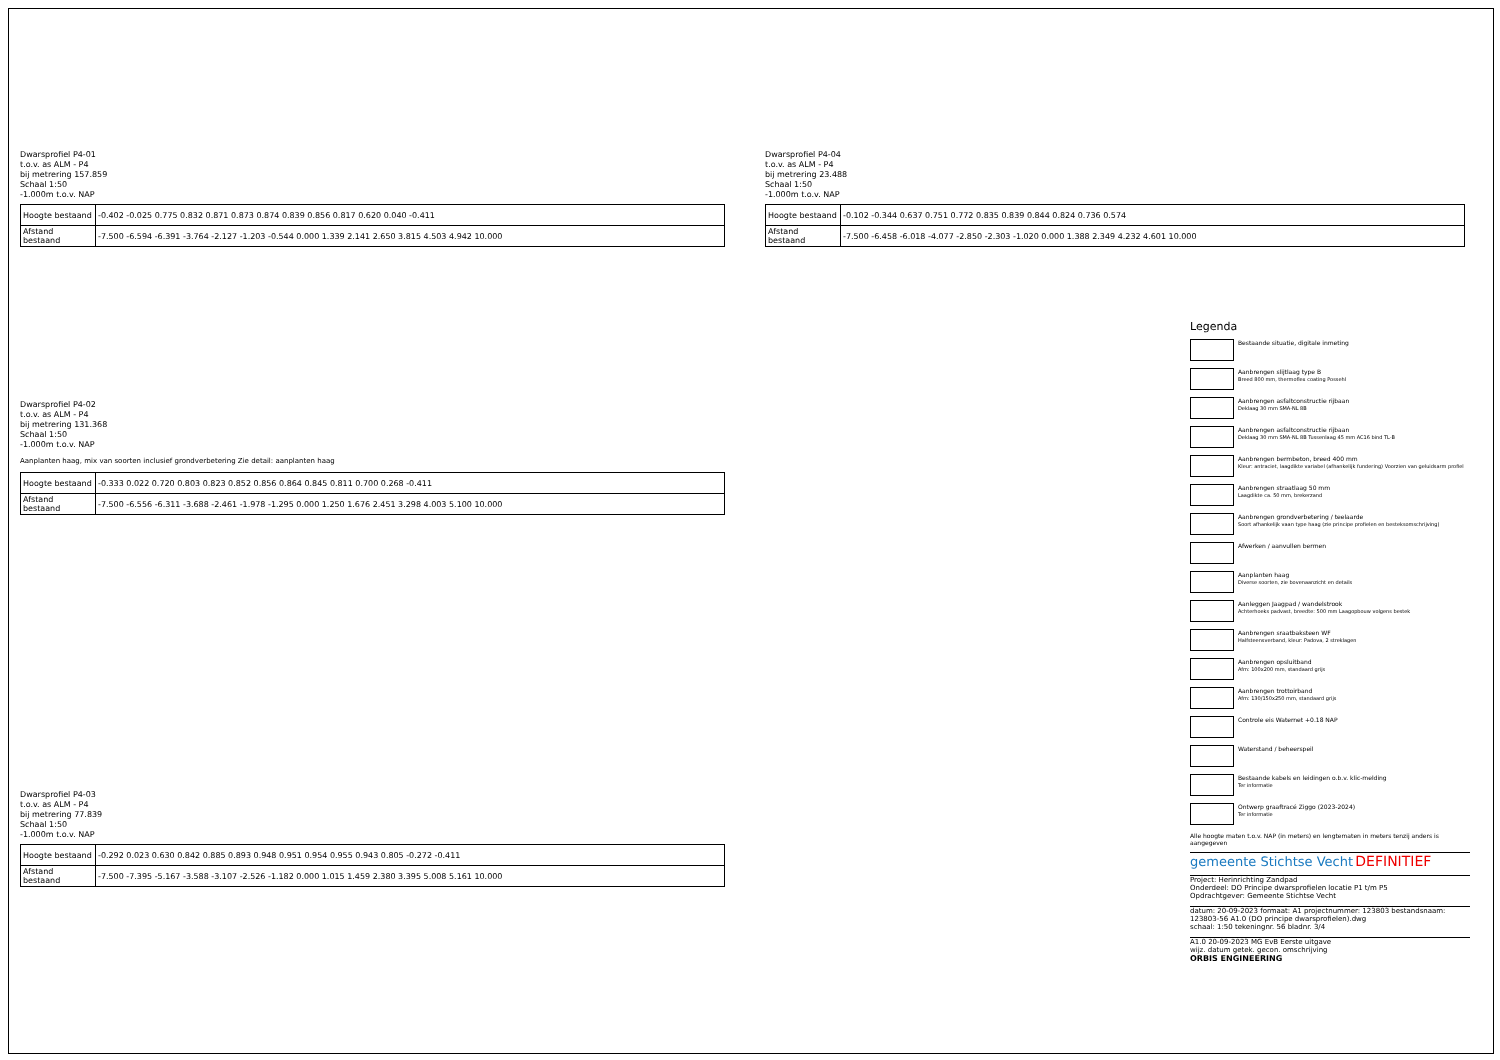Dwarsprofiel P4-01
t.o.v. as ALM - P4
bij metrering 157.859
Schaal 1:50
-1.000m t.o.v. NAP
| Hoogte bestaand | -0.402 -0.025 0.775 0.832 0.871 0.873 0.874 0.839 0.856 0.817 0.620 0.040 -0.411 |
| Afstand bestaand | -7.500 -6.594 -6.391 -3.764 -2.127 -1.203 -0.544 0.000 1.339 2.141 2.650 3.815 4.503 4.942 10.000 |
Dwarsprofiel P4-04
t.o.v. as ALM - P4
bij metrering 23.488
Schaal 1:50
-1.000m t.o.v. NAP
| Hoogte bestaand | -0.102 -0.344 0.637 0.751 0.772 0.835 0.839 0.844 0.824 0.736 0.574 |
| Afstand bestaand | -7.500 -6.458 -6.018 -4.077 -2.850 -2.303 -1.020 0.000 1.388 2.349 4.232 4.601 10.000 |
Dwarsprofiel P4-02
t.o.v. as ALM - P4
bij metrering 131.368
Schaal 1:50
-1.000m t.o.v. NAP
Aanplanten haag, mix van soorten inclusief grondverbetering Zie detail: aanplanten haag
| Hoogte bestaand | -0.333 0.022 0.720 0.803 0.823 0.852 0.856 0.864 0.845 0.811 0.700 0.268 -0.411 |
| Afstand bestaand | -7.500 -6.556 -6.311 -3.688 -2.461 -1.978 -1.295 0.000 1.250 1.676 2.451 3.298 4.003 5.100 10.000 |
Dwarsprofiel P4-03
t.o.v. as ALM - P4
bij metrering 77.839
Schaal 1:50
-1.000m t.o.v. NAP
| Hoogte bestaand | -0.292 0.023 0.630 0.842 0.885 0.893 0.948 0.951 0.954 0.955 0.943 0.805 -0.272 -0.411 |
| Afstand bestaand | -7.500 -7.395 -5.167 -3.588 -3.107 -2.526 -1.182 0.000 1.015 1.459 2.380 3.395 5.008 5.161 10.000 |
Legenda
Bestaande situatie, digitale inmeting
Aanbrengen slijtlaag type B
Breed 800 mm, thermoflex coating Possehl
Aanbrengen asfaltconstructie rijbaan
Deklaag 30 mm SMA-NL 8B
Aanbrengen asfaltconstructie rijbaan
Deklaag 30 mm SMA-NL 8B Tussenlaag 45 mm AC16 bind TL-B
Aanbrengen bermbeton, breed 400 mm
Kleur: antraciet, laagdikte variabel (afhankelijk fundering) Voorzien van geluidsarm profiel
Aanbrengen straatlaag 50 mm
Laagdikte ca. 50 mm, brekerzand
Aanbrengen grondverbetering / teelaarde
Soort afhankelijk vaan type haag (zie principe profielen en besteksomschrijving)
Afwerken / aanvullen bermen
Aanplanten haag
Diverse soorten, zie bovenaanzicht en details
Aanleggen Jaagpad / wandelstrook
Achterhoeks padvast, breedte: 500 mm Laagopbouw volgens bestek
Aanbrengen sraatbaksteen WF
Halfsteensverband, kleur: Padova, 2 streklagen
Aanbrengen opsluitband
Afm: 100x200 mm, standaard grijs
Aanbrengen trottoirband
Afm: 130/150x250 mm, standaard grijs
Controle eis Waternet +0.18 NAP
Waterstand / beheerspeil
Bestaande kabels en leidingen o.b.v. klic-melding
Ter informatie
Ontwerp graaftracé Ziggo (2023-2024)
Ter informatie
Alle hoogte maten t.o.v. NAP (in meters) en lengtematen in meters tenzij anders is aangegeven
gemeente Stichtse Vecht DEFINITIEF
Project: Herinrichting Zandpad
Onderdeel: DO Principe dwarsprofielen locatie P1 t/m P5
Opdrachtgever: Gemeente Stichtse Vecht
datum: 20-09-2023 formaat: A1 projectnummer: 123803 bestandsnaam: 123803-56 A1.0 (DO principe dwarsprofielen).dwg
schaal: 1:50 tekeningnr. 56 bladnr. 3/4
A1.0 20-09-2023 MG EvB Eerste uitgave
wijz. datum getek. gecon. omschrijving
ORBIS ENGINEERING